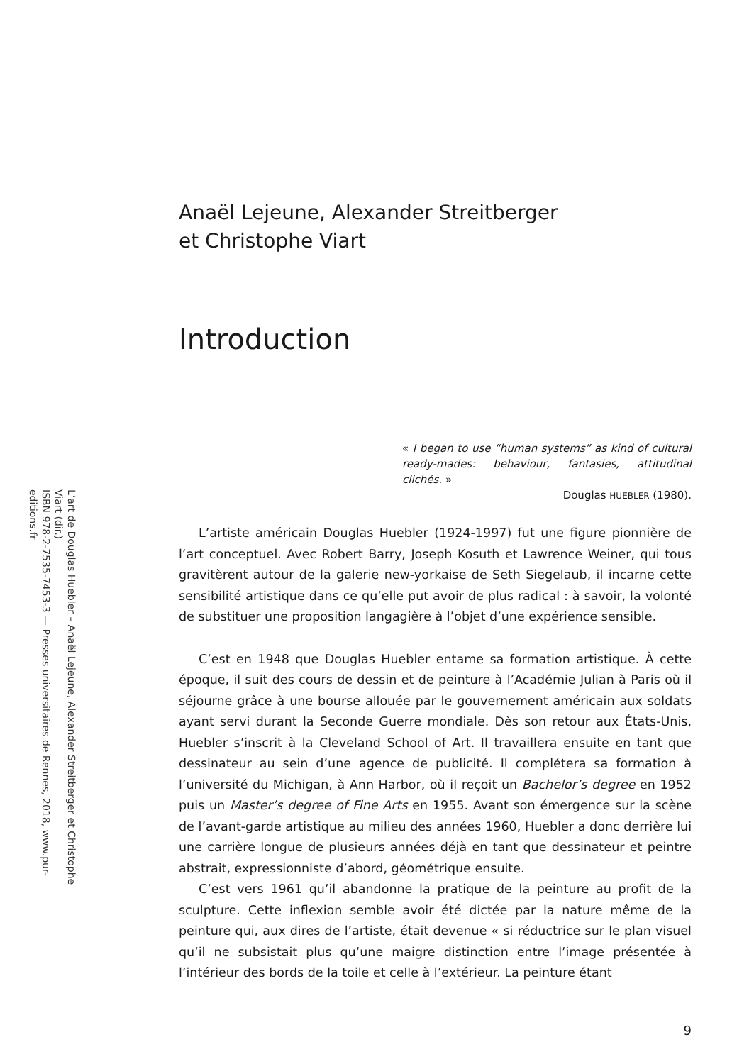Anaël Lejeune, Alexander Streitberger
et Christophe Viart
Introduction
« I began to use “human systems” as kind of cultural ready-mades: behaviour, fantasies, attitudinal clichés. »
Douglas HUEBLER (1980).
L’artiste américain Douglas Huebler (1924-1997) fut une figure pionnière de l’art conceptuel. Avec Robert Barry, Joseph Kosuth et Lawrence Weiner, qui tous gravitèrent autour de la galerie new-yorkaise de Seth Siegelaub, il incarne cette sensibilité artistique dans ce qu’elle put avoir de plus radical : à savoir, la volonté de substituer une proposition langagière à l’objet d’une expérience sensible.
C’est en 1948 que Douglas Huebler entame sa formation artistique. À cette époque, il suit des cours de dessin et de peinture à l’Académie Julian à Paris où il séjourne grâce à une bourse allouée par le gouvernement américain aux soldats ayant servi durant la Seconde Guerre mondiale. Dès son retour aux États-Unis, Huebler s’inscrit à la Cleveland School of Art. Il travaillera ensuite en tant que dessinateur au sein d’une agence de publicité. Il complétera sa formation à l’université du Michigan, à Ann Harbor, où il reçoit un Bachelor’s degree en 1952 puis un Master’s degree of Fine Arts en 1955. Avant son émergence sur la scène de l’avant-garde artistique au milieu des années 1960, Huebler a donc derrière lui une carrière longue de plusieurs années déjà en tant que dessinateur et peintre abstrait, expressionniste d’abord, géométrique ensuite.
C’est vers 1961 qu’il abandonne la pratique de la peinture au profit de la sculpture. Cette inflexion semble avoir été dictée par la nature même de la peinture qui, aux dires de l’artiste, était devenue « si réductrice sur le plan visuel qu’il ne subsistait plus qu’une maigre distinction entre l’image présentée à l’intérieur des bords de la toile et celle à l’extérieur. La peinture étant
9
L’art de Douglas Huebler – Anaël Lejeune, Alexander Streitberger et Christophe Viart (dir.)
ISBN 978-2-7535-7453-3 — Presses universitaires de Rennes, 2018, www.pur-editions.fr